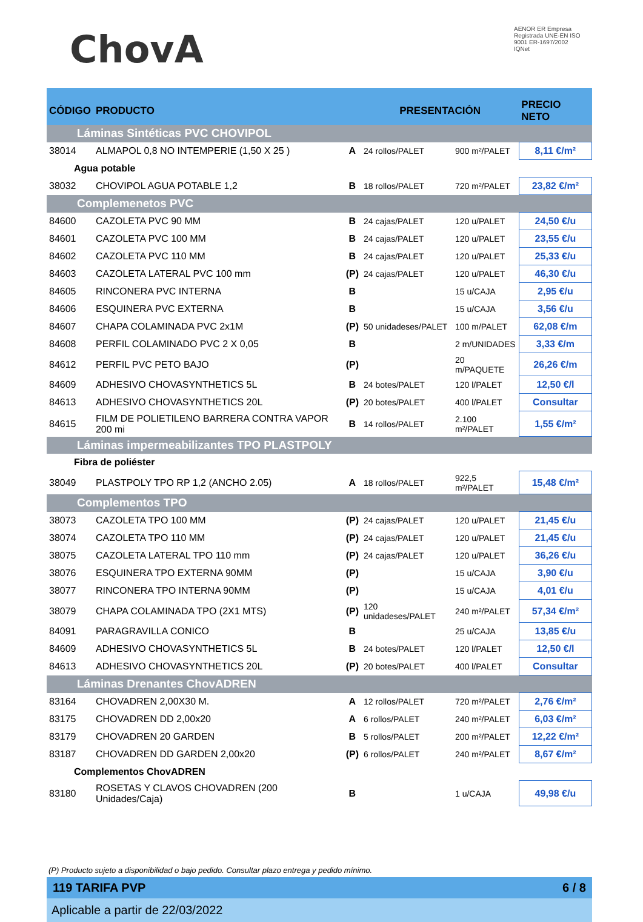ChovA
AENOR ER Empresa Registrada UNE-EN ISO 9001 ER-1697/2002 IQNet
| CÓDIGO | PRODUCTO | | PRESENTACIÓN | | PRECIO NETO |
| --- | --- | --- | --- | --- | --- |
| Láminas Sintéticas PVC CHOVIPOL | | | | | |
| 38014 | ALMAPOL 0,8 NO INTEMPERIE (1,50 X 25 ) | A | 24 rollos/PALET | 900 m²/PALET | 8,11 €/m² |
| Agua potable | | | | | |
| 38032 | CHOVIPOL AGUA POTABLE 1,2 | B | 18 rollos/PALET | 720 m²/PALET | 23,82 €/m² |
| Complemenetos PVC | | | | | |
| 84600 | CAZOLETA PVC 90 MM | B | 24 cajas/PALET | 120 u/PALET | 24,50 €/u |
| 84601 | CAZOLETA PVC 100 MM | B | 24 cajas/PALET | 120 u/PALET | 23,55 €/u |
| 84602 | CAZOLETA PVC 110 MM | B | 24 cajas/PALET | 120 u/PALET | 25,33 €/u |
| 84603 | CAZOLETA LATERAL PVC 100 mm | (P) | 24 cajas/PALET | 120 u/PALET | 46,30 €/u |
| 84605 | RINCONERA PVC INTERNA | B | | 15 u/CAJA | 2,95 €/u |
| 84606 | ESQUINERA PVC EXTERNA | B | | 15 u/CAJA | 3,56 €/u |
| 84607 | CHAPA COLAMINADA PVC 2x1M | (P) | 50 unidadeses/PALET | 100 m/PALET | 62,08 €/m |
| 84608 | PERFIL COLAMINADO PVC 2 X 0,05 | B | | 2 m/UNIDADES | 3,33 €/m |
| 84612 | PERFIL PVC PETO BAJO | (P) | | 20 m/PAQUETE | 26,26 €/m |
| 84609 | ADHESIVO CHOVASYNTHETICS 5L | B | 24 botes/PALET | 120 l/PALET | 12,50 €/l |
| 84613 | ADHESIVO CHOVASYNTHETICS 20L | (P) | 20 botes/PALET | 400 l/PALET | Consultar |
| 84615 | FILM DE POLIETILENO BARRERA CONTRA VAPOR 200 mi | B | 14 rollos/PALET | 2.100 m²/PALET | 1,55 €/m² |
| Láminas impermeabilizantes TPO PLASTPOLY | | | | | |
| Fibra de poliéster | | | | | |
| 38049 | PLASTPOLY TPO RP 1,2 (ANCHO 2.05) | A | 18 rollos/PALET | 922,5 m²/PALET | 15,48 €/m² |
| Complementos TPO | | | | | |
| 38073 | CAZOLETA TPO 100 MM | (P) | 24 cajas/PALET | 120 u/PALET | 21,45 €/u |
| 38074 | CAZOLETA TPO 110 MM | (P) | 24 cajas/PALET | 120 u/PALET | 21,45 €/u |
| 38075 | CAZOLETA LATERAL TPO 110 mm | (P) | 24 cajas/PALET | 120 u/PALET | 36,26 €/u |
| 38076 | ESQUINERA TPO EXTERNA 90MM | (P) | | 15 u/CAJA | 3,90 €/u |
| 38077 | RINCONERA TPO INTERNA 90MM | (P) | | 15 u/CAJA | 4,01 €/u |
| 38079 | CHAPA COLAMINADA TPO (2X1 MTS) | (P) | 120 unidadeses/PALET | 240 m²/PALET | 57,34 €/m² |
| 84091 | PARAGRAVILLA CONICO | B | | 25 u/CAJA | 13,85 €/u |
| 84609 | ADHESIVO CHOVASYNTHETICS 5L | B | 24 botes/PALET | 120 l/PALET | 12,50 €/l |
| 84613 | ADHESIVO CHOVASYNTHETICS 20L | (P) | 20 botes/PALET | 400 l/PALET | Consultar |
| Láminas Drenantes ChovADREN | | | | | |
| 83164 | CHOVADREN 2,00X30 M. | A | 12 rollos/PALET | 720 m²/PALET | 2,76 €/m² |
| 83175 | CHOVADREN DD 2,00x20 | A | 6 rollos/PALET | 240 m²/PALET | 6,03 €/m² |
| 83179 | CHOVADREN 20 GARDEN | B | 5 rollos/PALET | 200 m²/PALET | 12,22 €/m² |
| 83187 | CHOVADREN DD GARDEN 2,00x20 | (P) | 6 rollos/PALET | 240 m²/PALET | 8,67 €/m² |
| Complementos ChovADREN | | | | | |
| 83180 | ROSETAS Y CLAVOS CHOVADREN (200 Unidades/Caja) | B | | 1 u/CAJA | 49,98 €/u |
(P) Producto sujeto a disponibilidad o bajo pedido. Consultar plazo entrega y pedido mínimo.
119 TARIFA PVP 6 / 8
Aplicable a partir de 22/03/2022